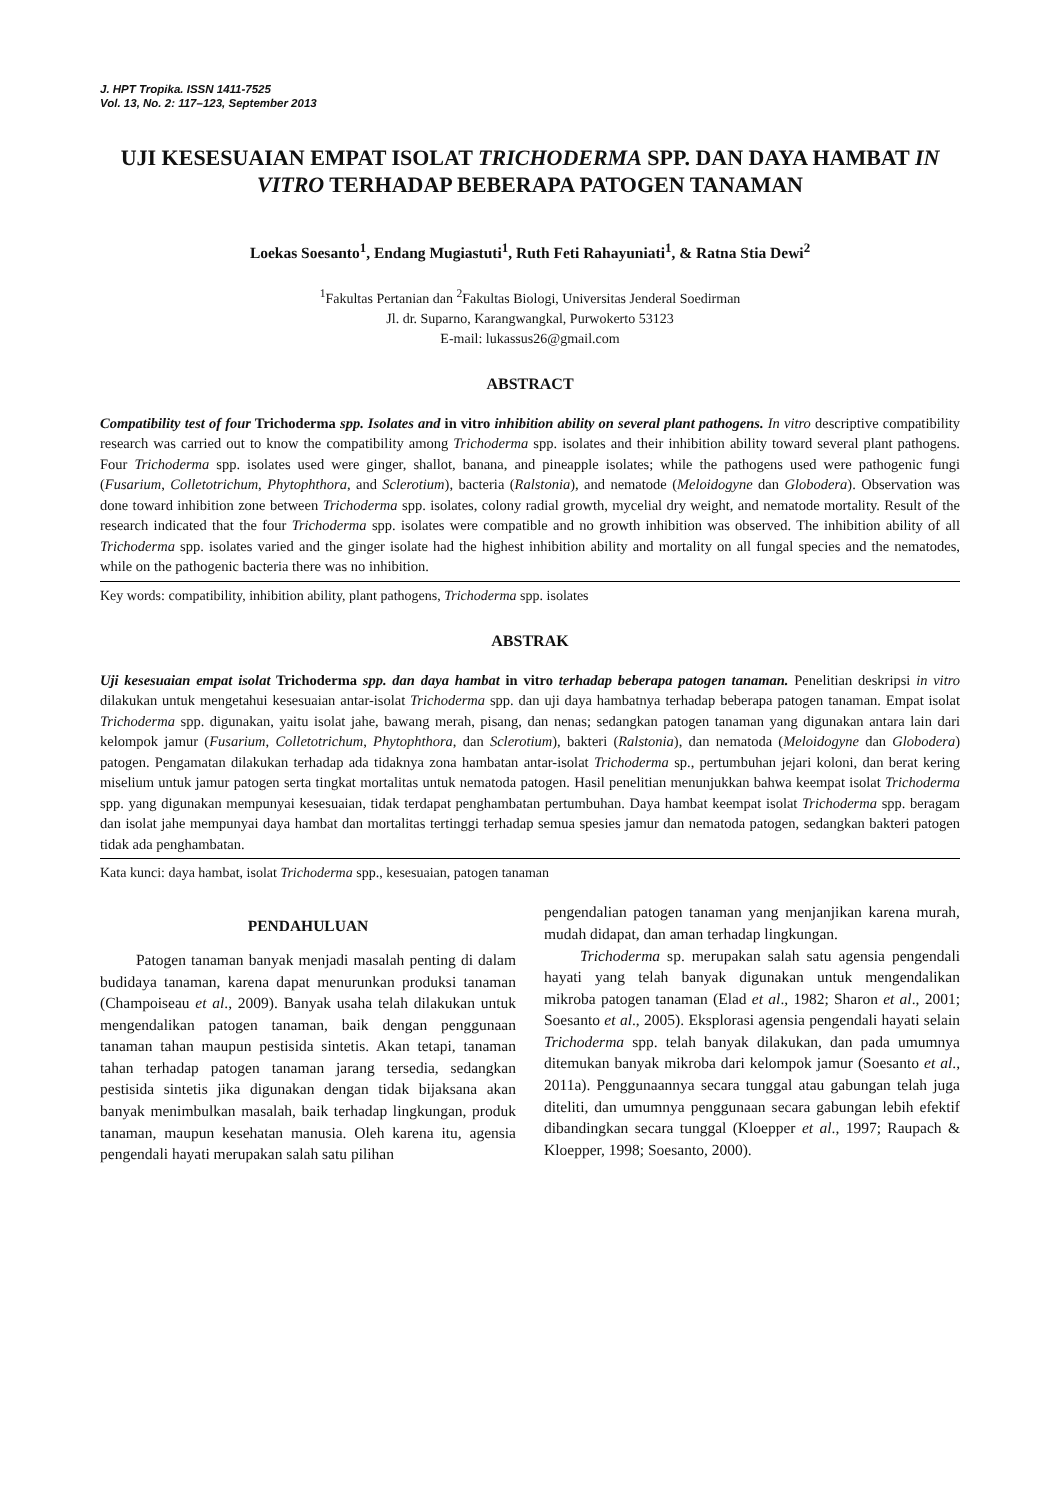J. HPT Tropika. ISSN 1411-7525
Vol. 13, No. 2: 117–123, September 2013
UJI KESESUAIAN EMPAT ISOLAT TRICHODERMA SPP. DAN DAYA HAMBAT IN VITRO TERHADAP BEBERAPA PATOGEN TANAMAN
Loekas Soesanto<sup>1</sup>, Endang Mugiastuti<sup>1</sup>, Ruth Feti Rahayuniati<sup>1</sup>, & Ratna Stia Dewi<sup>2</sup>
<sup>1</sup> Fakultas Pertanian dan <sup>2</sup>Fakultas Biologi, Universitas Jenderal Soedirman
Jl. dr. Suparno, Karangwangkal, Purwokerto 53123
E-mail: lukassus26@gmail.com
ABSTRACT
Compatibility test of four Trichoderma spp. Isolates and in vitro inhibition ability on several plant pathogens. In vitro descriptive compatibility research was carried out to know the compatibility among Trichoderma spp. isolates and their inhibition ability toward several plant pathogens. Four Trichoderma spp. isolates used were ginger, shallot, banana, and pineapple isolates; while the pathogens used were pathogenic fungi (Fusarium, Colletotrichum, Phytophthora, and Sclerotium), bacteria (Ralstonia), and nematode (Meloidogyne dan Globodera). Observation was done toward inhibition zone between Trichoderma spp. isolates, colony radial growth, mycelial dry weight, and nematode mortality. Result of the research indicated that the four Trichoderma spp. isolates were compatible and no growth inhibition was observed. The inhibition ability of all Trichoderma spp. isolates varied and the ginger isolate had the highest inhibition ability and mortality on all fungal species and the nematodes, while on the pathogenic bacteria there was no inhibition.
Key words: compatibility, inhibition ability, plant pathogens, Trichoderma spp. isolates
ABSTRAK
Uji kesesuaian empat isolat Trichoderma spp. dan daya hambat in vitro terhadap beberapa patogen tanaman. Penelitian deskripsi in vitro dilakukan untuk mengetahui kesesuaian antar-isolat Trichoderma spp. dan uji daya hambatnya terhadap beberapa patogen tanaman. Empat isolat Trichoderma spp. digunakan, yaitu isolat jahe, bawang merah, pisang, dan nenas; sedangkan patogen tanaman yang digunakan antara lain dari kelompok jamur (Fusarium, Colletotrichum, Phytophthora, dan Sclerotium), bakteri (Ralstonia), dan nematoda (Meloidogyne dan Globodera) patogen. Pengamatan dilakukan terhadap ada tidaknya zona hambatan antar-isolat Trichoderma sp., pertumbuhan jejari koloni, dan berat kering miselium untuk jamur patogen serta tingkat mortalitas untuk nematoda patogen. Hasil penelitian menunjukkan bahwa keempat isolat Trichoderma spp. yang digunakan mempunyai kesesuaian, tidak terdapat penghambatan pertumbuhan. Daya hambat keempat isolat Trichoderma spp. beragam dan isolat jahe mempunyai daya hambat dan mortalitas tertinggi terhadap semua spesies jamur dan nematoda patogen, sedangkan bakteri patogen tidak ada penghambatan.
Kata kunci: daya hambat, isolat Trichoderma spp., kesesuaian, patogen tanaman
PENDAHULUAN
Patogen tanaman banyak menjadi masalah penting di dalam budidaya tanaman, karena dapat menurunkan produksi tanaman (Champoiseau et al., 2009). Banyak usaha telah dilakukan untuk mengendalikan patogen tanaman, baik dengan penggunaan tanaman tahan maupun pestisida sintetis. Akan tetapi, tanaman tahan terhadap patogen tanaman jarang tersedia, sedangkan pestisida sintetis jika digunakan dengan tidak bijaksana akan banyak menimbulkan masalah, baik terhadap lingkungan, produk tanaman, maupun kesehatan manusia. Oleh karena itu, agensia pengendali hayati merupakan salah satu pilihan
pengendalian patogen tanaman yang menjanjikan karena murah, mudah didapat, dan aman terhadap lingkungan.
Trichoderma sp. merupakan salah satu agensia pengendali hayati yang telah banyak digunakan untuk mengendalikan mikroba patogen tanaman (Elad et al., 1982; Sharon et al., 2001; Soesanto et al., 2005). Eksplorasi agensia pengendali hayati selain Trichoderma spp. telah banyak dilakukan, dan pada umumnya ditemukan banyak mikroba dari kelompok jamur (Soesanto et al., 2011a). Penggunaannya secara tunggal atau gabungan telah juga diteliti, dan umumnya penggunaan secara gabungan lebih efektif dibandingkan secara tunggal (Kloepper et al., 1997; Raupach & Kloepper, 1998; Soesanto, 2000).